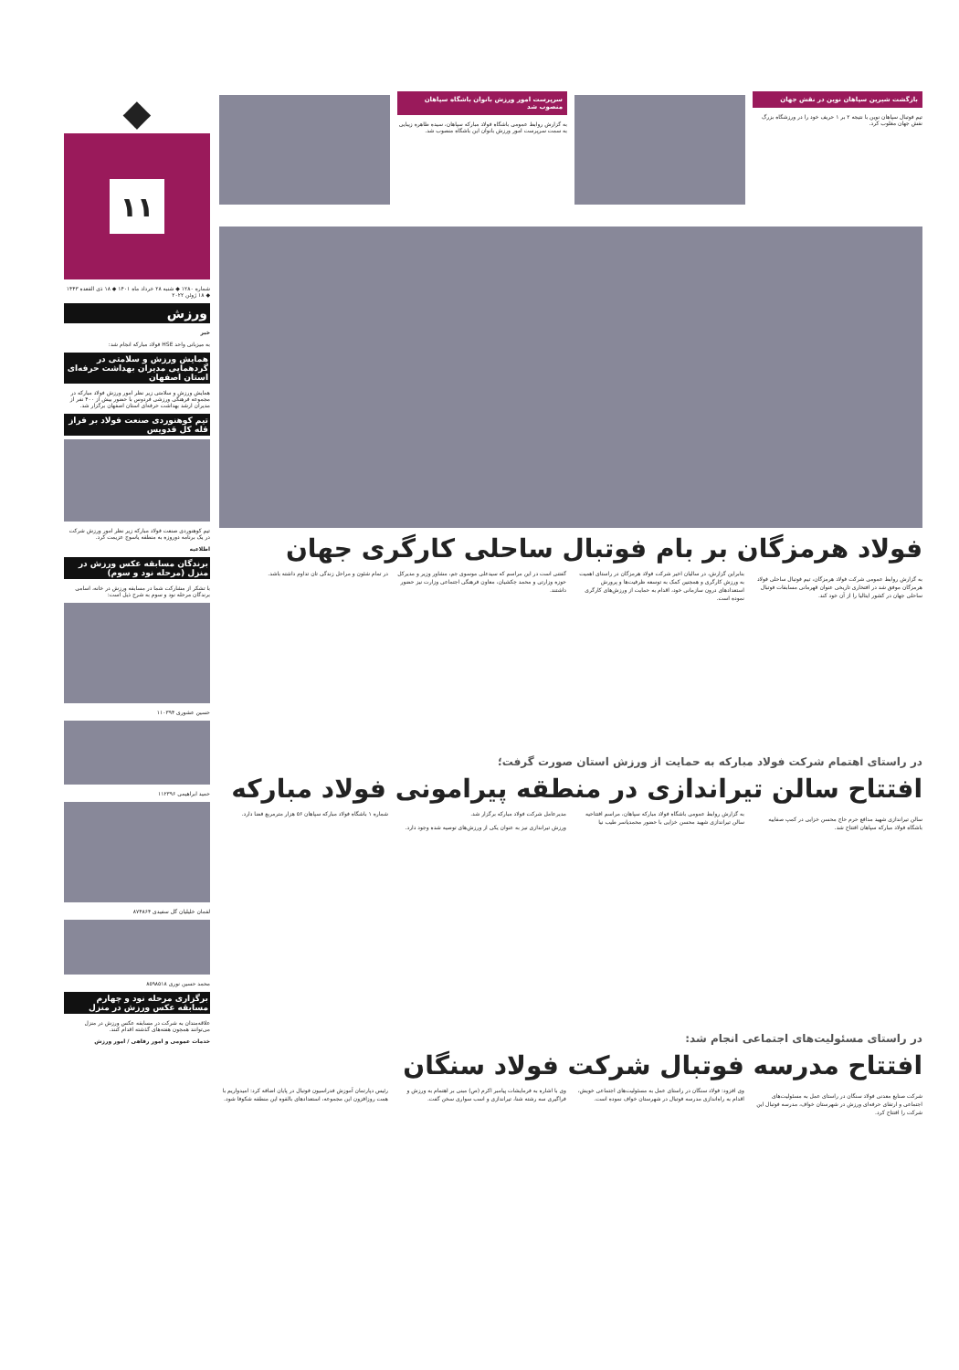بازگشت شیرین سپاهان نوین در نقش جهان
تیم فوتبال سپاهان نوین با نتیجه ۲ بر ۱ حریف خود را در ورزشگاه بزرگ نقش جهان مغلوب کرد.
سرپرست امور ورزش بانوان باشگاه سپاهان منصوب شد
به گزارش روابط عمومی باشگاه فولاد مبارکه سپاهان، سیده طاهره زیبایی به سمت سرپرست امور ورزش بانوان این باشگاه منصوب شد.
فولاد هرمزگان بر بام فوتبال ساحلی کارگری جهان
به گزارش روابط عمومی شرکت فولاد هرمزگان، تیم فوتبال ساحلی فولاد هرمزگان موفق شد در افتخاری تاریخی عنوان قهرمانی مسابقات فوتبال ساحلی جهان در کشور ایتالیا را از آن خود کند.
بنابراین گزارش، در سالیان اخیر شرکت فولاد هرمزگان در راستای اهمیت به ورزش کارگری و همچنین کمک به توسعه ظرفیت‌ها و پرورش استعدادهای درون سازمانی خود، اقدام به حمایت از ورزش‌های کارگری نموده است.
گفتنی است در این مراسم که سیدعلی موسوی جم، مشاور وزیر و مدیرکل حوزه وزارتی و محمد چکشیان، معاون فرهنگی اجتماعی وزارت نیز حضور داشتند.
در تمام شئون و مراحل زندگی تان تداوم داشته باشد.
در راستای اهتمام شرکت فولاد مبارکه به حمایت از ورزش استان صورت گرفت؛
افتتاح سالن تیراندازی در منطقه پیرامونی فولاد مبارکه
سالن تیراندازی شهید مدافع حرم حاج محسن خزایی در کمپ صفاییه باشگاه فولاد مبارکه سپاهان افتتاح شد.
به گزارش روابط عمومی باشگاه فولاد مبارکه سپاهان، مراسم افتتاحیه سالن تیراندازی شهید محسن خزایی با حضور محمدیاسر طیب نیا مدیرعامل شرکت فولاد مبارکه برگزار شد.
ورزش تیراندازی نیز به عنوان یکی از ورزش‌های توصیه شده وجود دارد.
شماره ۱ باشگاه فولاد مبارکه سپاهان ۵۶ هزار مترمربع فضا دارد.
در راستای مسئولیت‌های اجتماعی انجام شد:
افتتاح مدرسه فوتبال شرکت فولاد سنگان
شرکت صنایع معدنی فولاد سنگان در راستای عمل به مسئولیت‌های اجتماعی و ارتقای حرفه‌ای ورزش در شهرستان خواف، مدرسه فوتبال این شرکت را افتتاح کرد.
وی افزود: فولاد سنگان در راستای عمل به مسئولیت‌های اجتماعی خویش، اقدام به راه‌اندازی مدرسه فوتبال در شهرستان خواف نموده است.
وی با اشاره به فرمایشات پیامبر اکرم (ص) مبنی بر اهتمام به ورزش و فراگیری سه رشته شنا، تیراندازی و اسب سواری سخن گفت.
رئیس دپارتمان آموزش فدراسیون فوتبال در پایان اضافه کرد: امیدواریم با همت روزافزون این مجموعه، استعدادهای بالقوه این منطقه شکوفا شود.
◆
۱۱
شماره ۱۲۸۰ ◆ شنبه ۲۸ خرداد ماه ۱۴۰۱ ◆ ۱۸ ذی القعده ۱۴۴۳ ◆ ۱۸ ژوئن ۲۰۲۲
ورزش
خبر
به میزبانی واحد HSE فولاد مبارکه انجام شد:
همایش ورزش و سلامتی در گردهمایی مدیران بهداشت حرفه‌ای استان اصفهان
همایش ورزش و سلامتی زیر نظر امور ورزش فولاد مبارکه در مجموعه فرهنگی ورزشی فردوس با حضور بیش از ۴۰۰ نفر از مدیران ارشد بهداشت حرفه‌ای استان اصفهان برگزار شد.
تیم کوهنوردی صنعت فولاد بر فراز قله کل قدویس
تیم کوهنوردی صنعت فولاد مبارکه زیر نظر امور ورزش شرکت در یک برنامه دوروزه به منطقه یاسوج عزیمت کرد.
اطلاعیه
برندگان مسابقه عکس ورزش در منزل (مرحله نود و سوم)
با تشکر از مشارکت شما در مسابقه ورزش در خانه، اسامی برندگان مرحله نود و سوم به شرح ذیل است:
حسین عشوری ۱۱۰۳۹۴
حمید ابراهیمی ۱۱۲۳۹۶
لقمان خلیلیان گل سفیدی ۸۷۴۸۶۴
محمد حسین نوری ۸۵۹۸۵۱۸
برگزاری مرحله نود و چهارم مسابقه عکس ورزش در منزل
علاقه‌مندان به شرکت در مسابقه عکس ورزش در منزل می‌توانند همچون هفته‌های گذشته اقدام کنند.
خدمات عمومی و امور رفاهی / امور ورزش